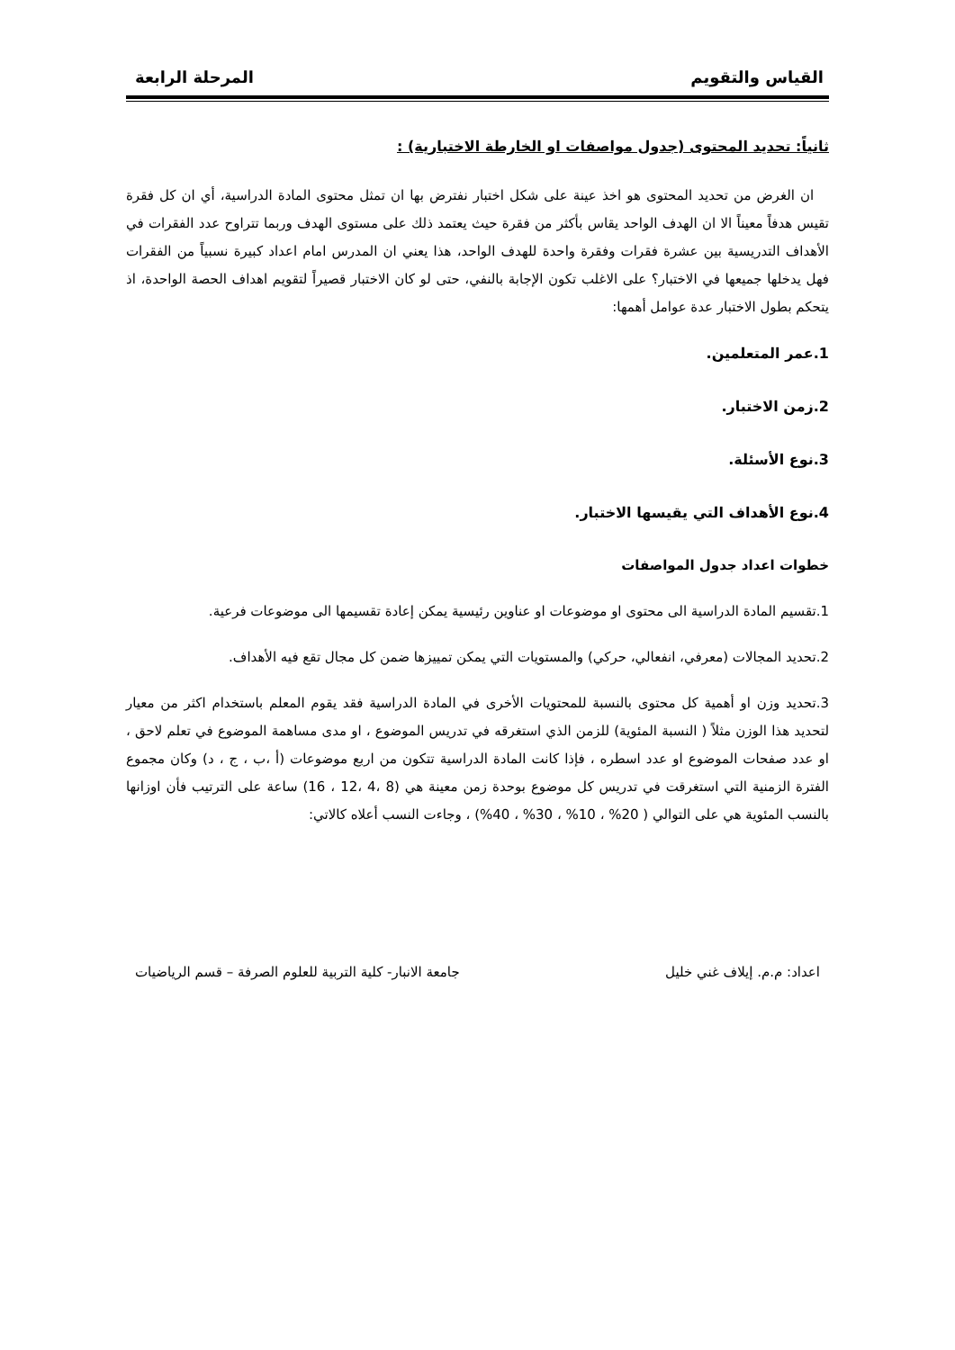القياس والتقويم المرحلة الرابعة
ثانياً: تحديد المحتوى (جدول مواصفات او الخارطة الاختبارية) :
ان الغرض من تحديد المحتوى هو اخذ عينة على شكل اختبار نفترض بها ان تمثل محتوى المادة الدراسية، أي ان كل فقرة تقيس هدفاً معيناً الا ان الهدف الواحد يقاس بأكثر من فقرة حيث يعتمد ذلك على مستوى الهدف وربما تتراوح عدد الفقرات في الأهداف التدريسية بين عشرة فقرات وفقرة واحدة للهدف الواحد، هذا يعني ان المدرس امام اعداد كبيرة نسبياً من الفقرات فهل يدخلها جميعها في الاختبار؟ على الاغلب تكون الإجابة بالنفي، حتى لو كان الاختبار قصيراً لتقويم اهداف الحصة الواحدة، اذ يتحكم بطول الاختبار عدة عوامل أهمها:
1.عمر المتعلمين.
2.زمن الاختبار.
3.نوع الأسئلة.
4.نوع الأهداف التي يقيسها الاختبار.
خطوات اعداد جدول المواصفات
1.تقسيم المادة الدراسية الى محتوى او موضوعات او عناوين رئيسية يمكن إعادة تقسيمها الى موضوعات فرعية.
2.تحديد المجالات (معرفي، انفعالي، حركي) والمستويات التي يمكن تمييزها ضمن كل مجال تقع فيه الأهداف.
3.تحديد وزن او أهمية كل محتوى بالنسبة للمحتويات الأخرى في المادة الدراسية فقد يقوم المعلم باستخدام اكثر من معيار لتحديد هذا الوزن مثلاً ( النسبة المئوية) للزمن الذي استغرقه في تدريس الموضوع ، او مدى مساهمة الموضوع في تعلم لاحق ، او عدد صفحات الموضوع او عدد اسطره ، فإذا كانت المادة الدراسية تتكون من اربع موضوعات (أ ،ب ، ج ، د) وكان مجموع الفترة الزمنية التي استغرقت في تدريس كل موضوع بوحدة زمن معينة هي (8 ،4 ،12 ، 16) ساعة على الترتيب فأن اوزانها بالنسب المئوية هي على التوالي ( 20% ، 10% ، 30% ، 40%) ، وجاءت النسب أعلاه كالاتي:
اعداد: م.م. إيلاف غني خليل جامعة الانبار- كلية التربية للعلوم الصرفة – قسم الرياضيات